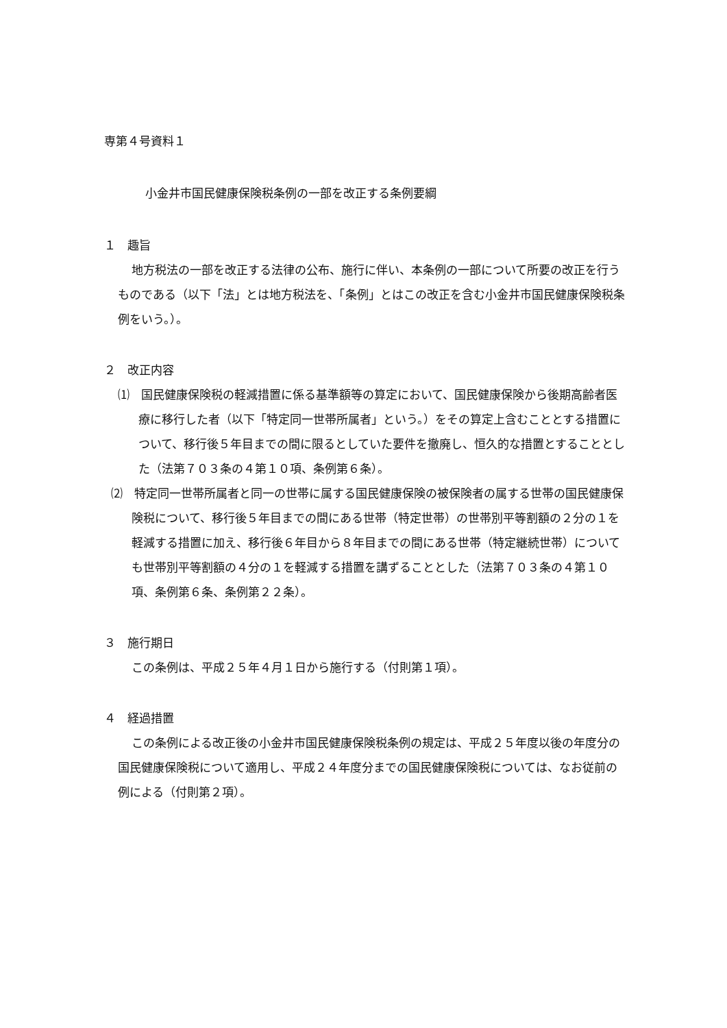専第４号資料１
小金井市国民健康保険税条例の一部を改正する条例要綱
１　趣旨
地方税法の一部を改正する法律の公布、施行に伴い、本条例の一部について所要の改正を行うものである（以下「法」とは地方税法を、「条例」とはこの改正を含む小金井市国民健康保険税条例をいう。）。
２　改正内容
⑴　国民健康保険税の軽減措置に係る基準額等の算定において、国民健康保険から後期高齢者医療に移行した者（以下「特定同一世帯所属者」という。）をその算定上含むこととする措置について、移行後５年目までの間に限るとしていた要件を撤廃し、恒久的な措置とすることとした（法第７０３条の４第１０項、条例第６条）。
⑵　特定同一世帯所属者と同一の世帯に属する国民健康保険の被保険者の属する世帯の国民健康保険税について、移行後５年目までの間にある世帯（特定世帯）の世帯別平等割額の２分の１を軽減する措置に加え、移行後６年目から８年目までの間にある世帯（特定継続世帯）についても世帯別平等割額の４分の１を軽減する措置を講ずることとした（法第７０３条の４第１０項、条例第６条、条例第２２条）。
３　施行期日
この条例は、平成２５年４月１日から施行する（付則第１項）。
４　経過措置
この条例による改正後の小金井市国民健康保険税条例の規定は、平成２５年度以後の年度分の国民健康保険税について適用し、平成２４年度分までの国民健康保険税については、なお従前の例による（付則第２項）。